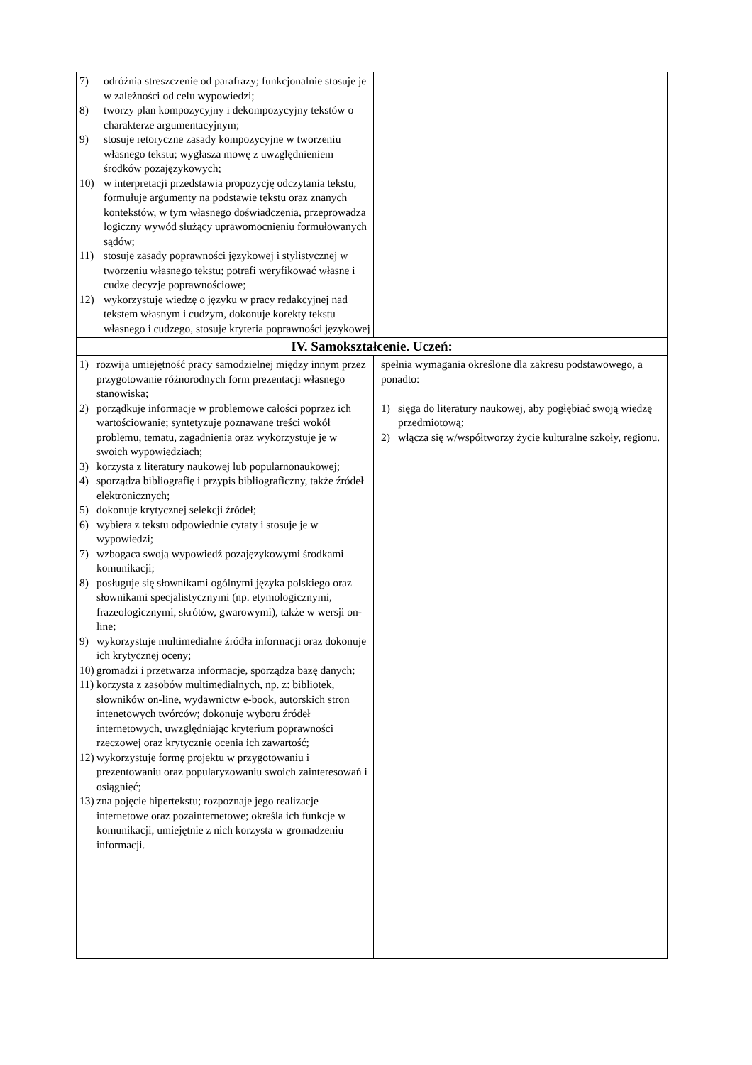| 7) odróżnia streszczenie od parafrazy; funkcjonalnie stosuje je w zależności od celu wypowiedzi; 8) tworzy plan kompozycyjny i dekompozycyjny tekstów o charakterze argumentacyjnym; 9) stosuje retoryczne zasady kompozycyjne w tworzeniu własnego tekstu; wygłasza mowę z uwzględnieniem środków pozajęzykowych; 10) w interpretacji przedstawia propozycję odczytania tekstu, formułuje argumenty na podstawie tekstu oraz znanych kontekstów, w tym własnego doświadczenia, przeprowadza logiczny wywód służący uprawomocnieniu formułowanych sądów; 11) stosuje zasady poprawności językowej i stylistycznej w tworzeniu własnego tekstu; potrafi weryfikować własne i cudze decyzje poprawnościowe; 12) wykorzystuje wiedzę o języku w pracy redakcyjnej nad tekstem własnym i cudzym, dokonuje korekty tekstu własnego i cudzego, stosuje kryteria poprawności językowej | |
| IV. Samokształcenie. Uczeń: | |
| 1) rozwija umiejętność pracy samodzielnej między innym przez przygotowanie różnorodnych form prezentacji własnego stanowiska; 2) porządkuje informacje w problemowe całości poprzez ich wartościowanie; syntetyzuje poznawane treści wokół problemu, tematu, zagadnienia oraz wykorzystuje je w swoich wypowiedziach; 3) korzysta z literatury naukowej lub popularnonaukowej; 4) sporządza bibliografię i przypis bibliograficzny, także źródeł elektronicznych; 5) dokonuje krytycznej selekcji źródeł; 6) wybiera z tekstu odpowiednie cytaty i stosuje je w wypowiedzi; 7) wzbogaca swoją wypowiedź pozajęzykowymi środkami komunikacji; 8) posługuje się słownikami ogólnymi języka polskiego oraz słownikami specjalistycznymi (np. etymologicznymi, frazeologicznymi, skrótów, gwarowymi), także w wersji on-line; 9) wykorzystuje multimedialne źródła informacji oraz dokonuje ich krytycznej oceny; 10) gromadzi i przetwarza informacje, sporządza bazę danych; 11) korzysta z zasobów multimedialnych, np. z: bibliotek, słowników on-line, wydawnictw e-book, autorskich stron intenetowych twórców; dokonuje wyboru źródeł internetowych, uwzględniając kryterium poprawności rzeczowej oraz krytycznie ocenia ich zawartość; 12) wykorzystuje formę projektu w przygotowaniu i prezentowaniu oraz popularyzowaniu swoich zainteresowań i osiągnięć; 13) zna pojęcie hipertekstu; rozpoznaje jego realizacje internetowe oraz pozainternetowe; określa ich funkcje w komunikacji, umiejętnie z nich korzysta w gromadzeniu informacji. | spełnia wymagania określone dla zakresu podstawowego, a ponadto: 1) sięga do literatury naukowej, aby pogłębiać swoją wiedzę przedmiotową; 2) włącza się w/współtworzy życie kulturalne szkoły, regionu. |